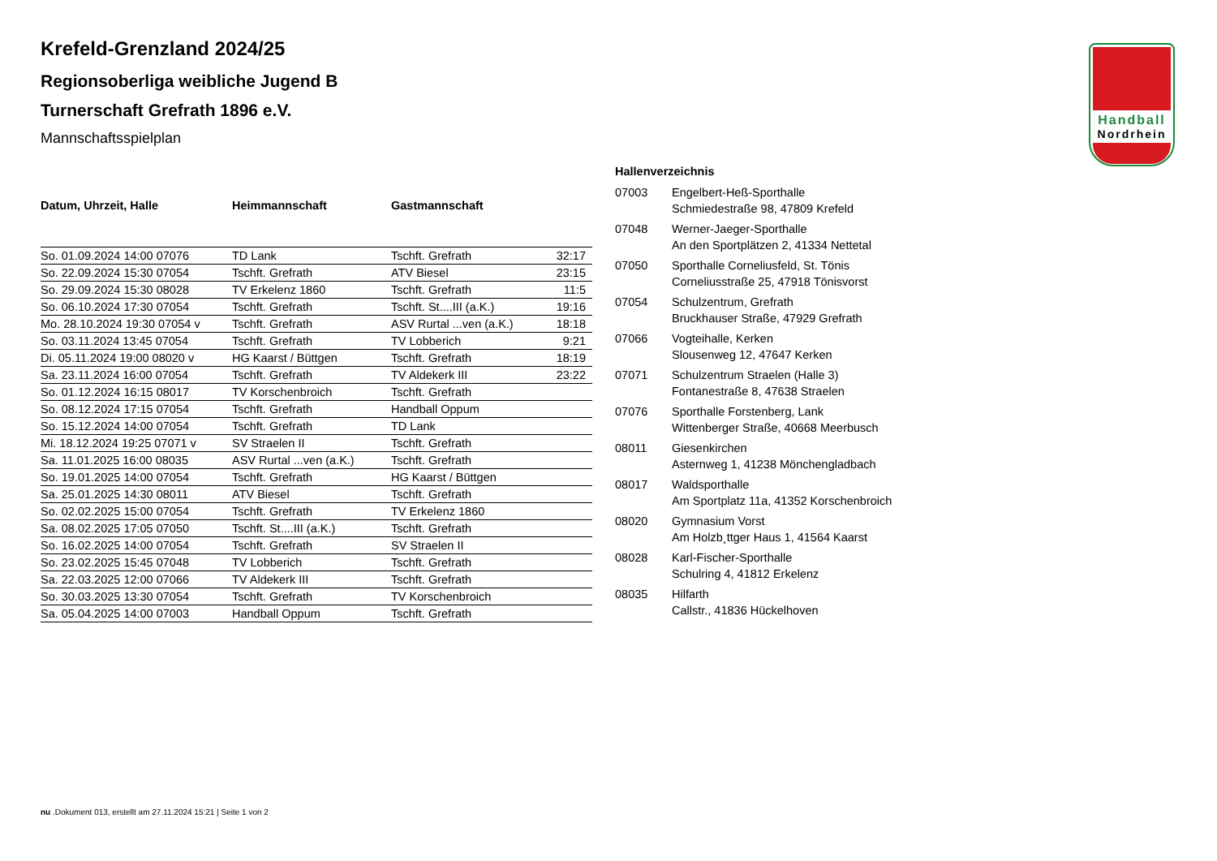Handball
Nordrhein
Krefeld-Grenzland 2024/25
Regionsoberliga weibliche Jugend B
Turnerschaft Grefrath 1896 e.V.
Mannschaftsspielplan
| Datum, Uhrzeit, Halle | Heimmannschaft | Gastmannschaft | |
| --- | --- | --- | --- |
| So. 01.09.2024 14:00 07076 | TD Lank | Tschft. Grefrath | 32:17 |
| So. 22.09.2024 15:30 07054 | Tschft. Grefrath | ATV Biesel | 23:15 |
| So. 29.09.2024 15:30 08028 | TV Erkelenz 1860 | Tschft. Grefrath | 11:5 |
| So. 06.10.2024 17:30 07054 | Tschft. Grefrath | Tschft. St....III (a.K.) | 19:16 |
| Mo. 28.10.2024 19:30 07054 v | Tschft. Grefrath | ASV Rurtal ...ven (a.K.) | 18:18 |
| So. 03.11.2024 13:45 07054 | Tschft. Grefrath | TV Lobberich | 9:21 |
| Di. 05.11.2024 19:00 08020 v | HG Kaarst / Büttgen | Tschft. Grefrath | 18:19 |
| Sa. 23.11.2024 16:00 07054 | Tschft. Grefrath | TV Aldekerk III | 23:22 |
| So. 01.12.2024 16:15 08017 | TV Korschenbroich | Tschft. Grefrath | |
| So. 08.12.2024 17:15 07054 | Tschft. Grefrath | Handball Oppum | |
| So. 15.12.2024 14:00 07054 | Tschft. Grefrath | TD Lank | |
| Mi. 18.12.2024 19:25 07071 v | SV Straelen II | Tschft. Grefrath | |
| Sa. 11.01.2025 16:00 08035 | ASV Rurtal ...ven (a.K.) | Tschft. Grefrath | |
| So. 19.01.2025 14:00 07054 | Tschft. Grefrath | HG Kaarst / Büttgen | |
| Sa. 25.01.2025 14:30 08011 | ATV Biesel | Tschft. Grefrath | |
| So. 02.02.2025 15:00 07054 | Tschft. Grefrath | TV Erkelenz 1860 | |
| Sa. 08.02.2025 17:05 07050 | Tschft. St....III (a.K.) | Tschft. Grefrath | |
| So. 16.02.2025 14:00 07054 | Tschft. Grefrath | SV Straelen II | |
| So. 23.02.2025 15:45 07048 | TV Lobberich | Tschft. Grefrath | |
| Sa. 22.03.2025 12:00 07066 | TV Aldekerk III | Tschft. Grefrath | |
| So. 30.03.2025 13:30 07054 | Tschft. Grefrath | TV Korschenbroich | |
| Sa. 05.04.2025 14:00 07003 | Handball Oppum | Tschft. Grefrath | |
Hallenverzeichnis
| 07003 | Engelbert-Heß-Sporthalle Schmiedestraße 98, 47809 Krefeld |
| 07048 | Werner-Jaeger-Sporthalle An den Sportplätzen 2, 41334 Nettetal |
| 07050 | Sporthalle Corneliusfeld, St. Tönis Corneliusstraße 25, 47918 Tönisvorst |
| 07054 | Schulzentrum, Grefrath Bruckhauser Straße, 47929 Grefrath |
| 07066 | Vogteihalle, Kerken Slousenweg 12, 47647 Kerken |
| 07071 | Schulzentrum Straelen (Halle 3) Fontanestraße 8, 47638 Straelen |
| 07076 | Sporthalle Forstenberg, Lank Wittenberger Straße, 40668 Meerbusch |
| 08011 | Giesenkirchen Asternweg 1, 41238 Mönchengladbach |
| 08017 | Waldsporthalle Am Sportplatz 11a, 41352 Korschenbroich |
| 08020 | Gymnasium Vorst Am Holzb¸ttger Haus 1, 41564 Kaarst |
| 08028 | Karl-Fischer-Sporthalle Schulring 4, 41812 Erkelenz |
| 08035 | Hilfarth Callstr., 41836 Hückelhoven |
nu .Dokument 013, erstellt am 27.11.2024 15:21 | Seite 1 von 2